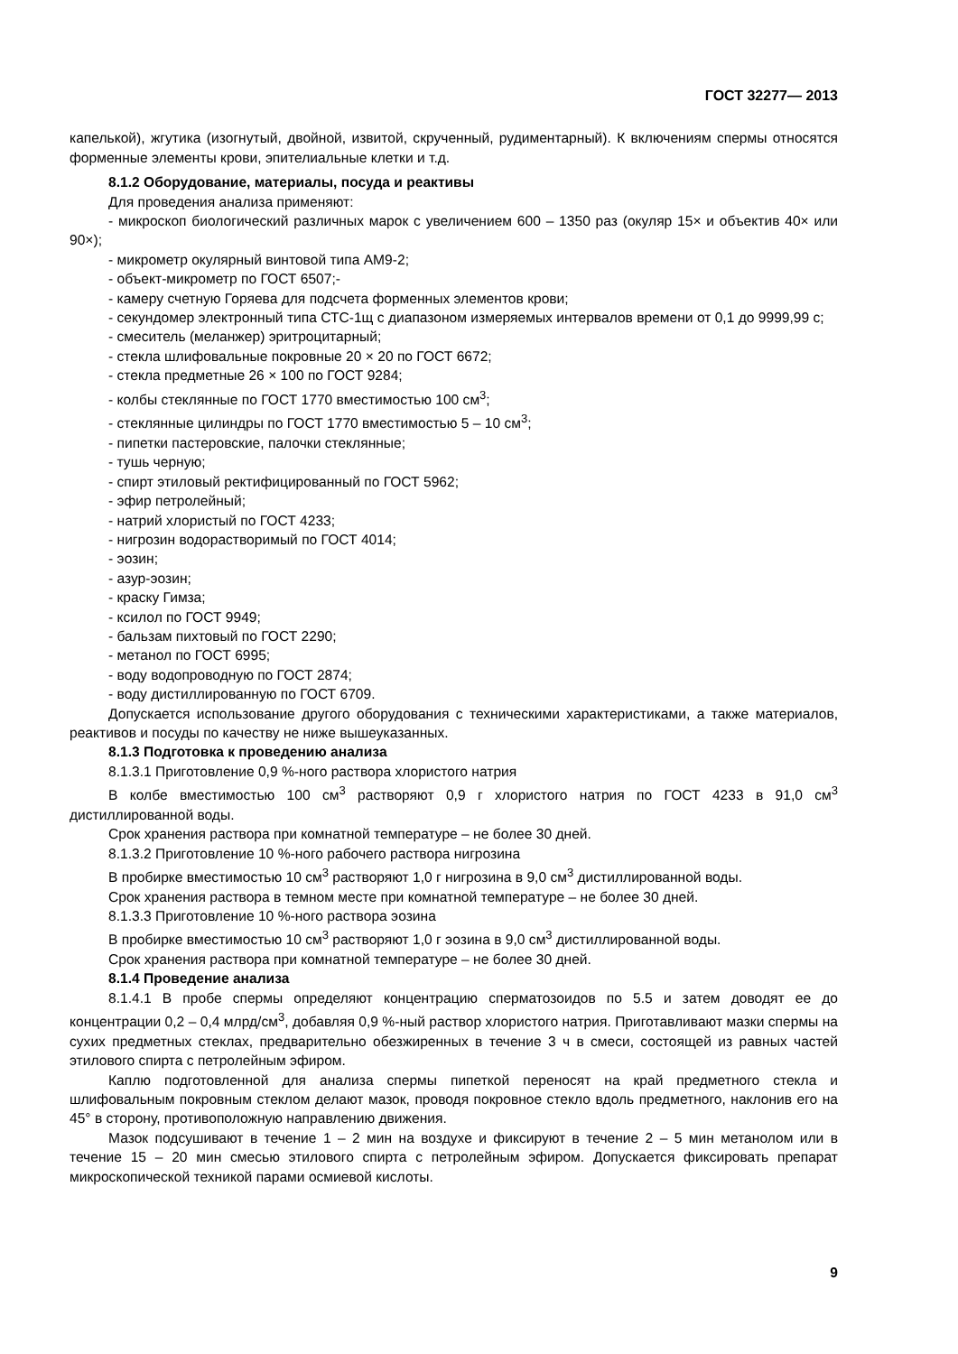ГОСТ 32277— 2013
капелькой), жгутика (изогнутый, двойной, извитой, скрученный, рудиментарный). К включениям спермы относятся форменные элементы крови, эпителиальные клетки и т.д.
8.1.2 Оборудование, материалы, посуда и реактивы
Для проведения анализа применяют:
- микроскоп биологический различных марок с увеличением 600 – 1350 раз (окуляр 15× и объектив 40× или 90×);
- микрометр окулярный винтовой типа АМ9-2;
- объект-микрометр по ГОСТ 6507;-
- камеру счетную Горяева для подсчета форменных элементов крови;
- секундомер электронный типа СТС-1щ с диапазоном измеряемых интервалов времени от 0,1 до 9999,99 с;
- смеситель (меланжер) эритроцитарный;
- стекла шлифовальные покровные 20 × 20 по ГОСТ 6672;
- стекла предметные 26 × 100 по ГОСТ 9284;
- колбы стеклянные по ГОСТ 1770 вместимостью 100 см<sup>3</sup>;
- стеклянные цилиндры по ГОСТ 1770 вместимостью 5 – 10 см<sup>3</sup>;
- пипетки пастеровские, палочки стеклянные;
- тушь черную;
- спирт этиловый ректифицированный по ГОСТ 5962;
- эфир петролейный;
- натрий хлористый по ГОСТ 4233;
- нигрозин водорастворимый по ГОСТ 4014;
- эозин;
- азур-эозин;
- краску Гимза;
- ксилол по ГОСТ 9949;
- бальзам пихтовый по ГОСТ 2290;
- метанол по ГОСТ 6995;
- воду водопроводную по ГОСТ 2874;
- воду дистиллированную по ГОСТ 6709.
Допускается использование другого оборудования с техническими характеристиками, а также материалов, реактивов и посуды по качеству не ниже вышеуказанных.
8.1.3 Подготовка к проведению анализа
8.1.3.1 Приготовление 0,9 %-ного раствора хлористого натрия
В колбе вместимостью 100 см<sup>3</sup> растворяют 0,9 г хлористого натрия по ГОСТ 4233 в 91,0 см<sup>3</sup> дистиллированной воды.
Срок хранения раствора при комнатной температуре – не более 30 дней.
8.1.3.2 Приготовление 10 %-ного рабочего раствора нигрозина
В пробирке вместимостью 10 см<sup>3</sup> растворяют 1,0 г нигрозина в 9,0 см<sup>3</sup> дистиллированной воды.
Срок хранения раствора в темном месте при комнатной температуре – не более 30 дней.
8.1.3.3 Приготовление 10 %-ного раствора эозина
В пробирке вместимостью 10 см<sup>3</sup> растворяют 1,0 г эозина в 9,0 см<sup>3</sup> дистиллированной воды.
Срок хранения раствора при комнатной температуре – не более 30 дней.
8.1.4 Проведение анализа
8.1.4.1 В пробе спермы определяют концентрацию сперматозоидов по 5.5 и затем доводят ее до концентрации 0,2 – 0,4 млрд/см<sup>3</sup>, добавляя 0,9 %-ный раствор хлористого натрия. Приготавливают мазки спермы на сухих предметных стеклах, предварительно обезжиренных в течение 3 ч в смеси, состоящей из равных частей этилового спирта с петролейным эфиром.
Каплю подготовленной для анализа спермы пипеткой переносят на край предметного стекла и шлифовальным покровным стеклом делают мазок, проводя покровное стекло вдоль предметного, наклонив его на 45° в сторону, противоположную направлению движения.
Мазок подсушивают в течение 1 – 2 мин на воздухе и фиксируют в течение 2 – 5 мин метанолом или в течение 15 – 20 мин смесью этилового спирта с петролейным эфиром. Допускается фиксировать препарат микроскопической техникой парами осмиевой кислоты.
9